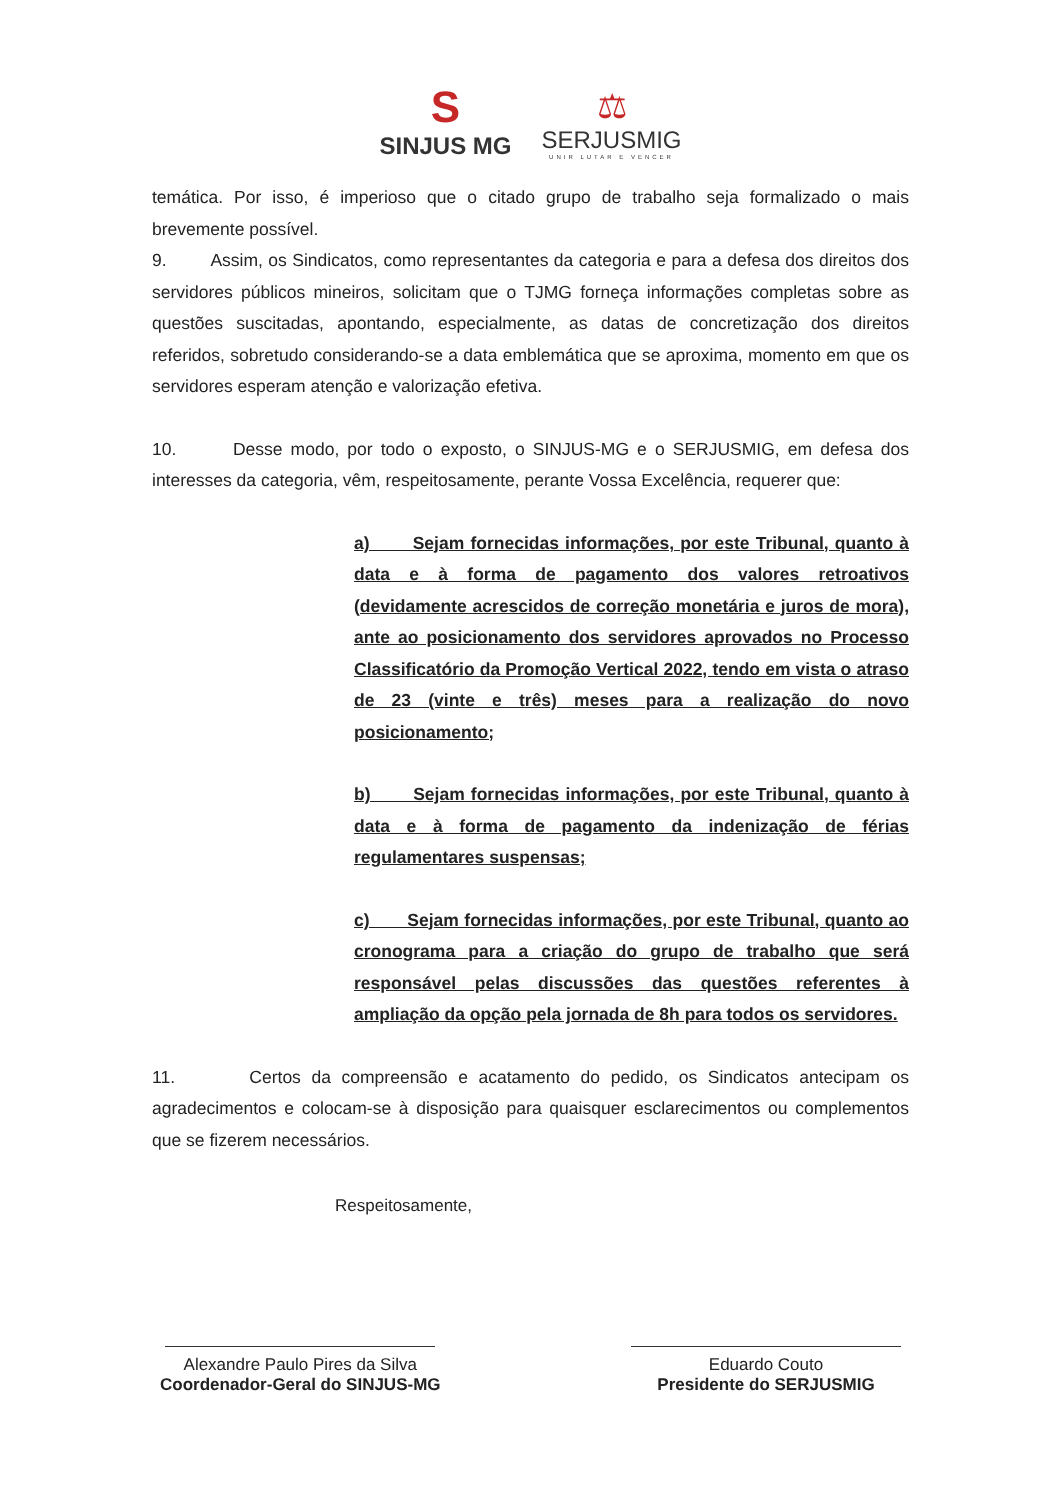S
SINJUS MG
⚖
SERJUSMIG
UNIR LUTAR E VENCER
temática. Por isso, é imperioso que o citado grupo de trabalho seja formalizado o mais brevemente possível.
9. Assim, os Sindicatos, como representantes da categoria e para a defesa dos direitos dos servidores públicos mineiros, solicitam que o TJMG forneça informações completas sobre as questões suscitadas, apontando, especialmente, as datas de concretização dos direitos referidos, sobretudo considerando-se a data emblemática que se aproxima, momento em que os servidores esperam atenção e valorização efetiva.
10. Desse modo, por todo o exposto, o SINJUS-MG e o SERJUSMIG, em defesa dos interesses da categoria, vêm, respeitosamente, perante Vossa Excelência, requerer que:
a) Sejam fornecidas informações, por este Tribunal, quanto à data e à forma de pagamento dos valores retroativos (devidamente acrescidos de correção monetária e juros de mora), ante ao posicionamento dos servidores aprovados no Processo Classificatório da Promoção Vertical 2022, tendo em vista o atraso de 23 (vinte e três) meses para a realização do novo posicionamento;
b) Sejam fornecidas informações, por este Tribunal, quanto à data e à forma de pagamento da indenização de férias regulamentares suspensas;
c) Sejam fornecidas informações, por este Tribunal, quanto ao cronograma para a criação do grupo de trabalho que será responsável pelas discussões das questões referentes à ampliação da opção pela jornada de 8h para todos os servidores.
11. Certos da compreensão e acatamento do pedido, os Sindicatos antecipam os agradecimentos e colocam-se à disposição para quaisquer esclarecimentos ou complementos que se fizerem necessários.
Respeitosamente,
Alexandre Paulo Pires da Silva
Coordenador-Geral do SINJUS-MG
Eduardo Couto
Presidente do SERJUSMIG